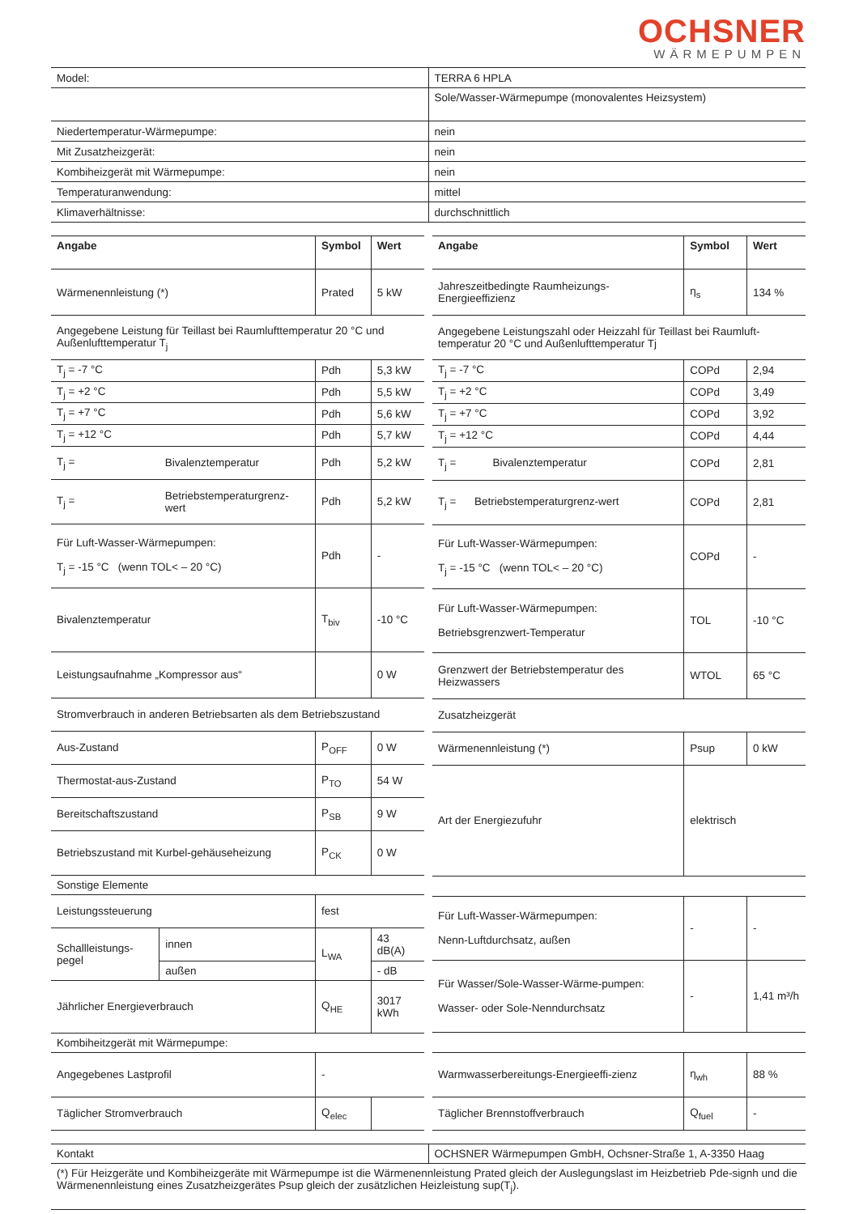OCHSNER
WÄRMEPUMPEN
| Model: | TERRA 6 HPLA |
| | Sole/Wasser-Wärmepumpe (monovalentes Heizsystem) |
| Niedertemperatur-Wärmepumpe: | nein |
| Mit Zusatzheizgerät: | nein |
| Kombiheizgerät mit Wärmepumpe: | nein |
| Temperaturanwendung: | mittel |
| Klimaverhältnisse: | durchschnittlich |
| Angabe | | Symbol | Wert |
| --- | --- | --- | --- |
| Wärmenennleistung (*) | | Prated | 5 kW |
| Angegebene Leistung für Teillast bei Raumlufttemperatur 20 °C und Außenlufttemperatur T<sub>j</sub> | | | |
| T<sub>j</sub> = -7 °C | | Pdh | 5,3 kW |
| T<sub>j</sub> = +2 °C | | Pdh | 5,5 kW |
| T<sub>j</sub> = +7 °C | | Pdh | 5,6 kW |
| T<sub>j</sub> = +12 °C | | Pdh | 5,7 kW |
| T<sub>j</sub> = | Bivalenztemperatur | Pdh | 5,2 kW |
| T<sub>j</sub> = | Betriebstemperaturgrenz-wert | Pdh | 5,2 kW |
| Für Luft-Wasser-Wärmepumpen: T<sub>j</sub> = -15 °C (wenn TOL< – 20 °C) | | Pdh | - |
| Bivalenztemperatur | | T<sub>biv</sub> | -10 °C |
| Leistungsaufnahme „Kompressor aus“ | | | 0 W |
| Stromverbrauch in anderen Betriebsarten als dem Betriebszustand | | | |
| Aus-Zustand | | P<sub>OFF</sub> | 0 W |
| Thermostat-aus-Zustand | | P<sub>TO</sub> | 54 W |
| Bereitschaftszustand | | P<sub>SB</sub> | 9 W |
| Betriebszustand mit Kurbel-gehäuseheizung | | P<sub>CK</sub> | 0 W |
| Sonstige Elemente | | | |
| Leistungssteuerung | | fest | |
| Schallleistungs-pegel | innen | L<sub>WA</sub> | 43 dB(A) |
| | außen | | - dB |
| Jährlicher Energieverbrauch | | Q<sub>HE</sub> | 3017 kWh |
| Kombiheitzgerät mit Wärmepumpe: | | | |
| Angegebenes Lastprofil | | - | |
| Täglicher Stromverbrauch | | Q<sub>elec</sub> | |
| Angabe | Symbol | Wert |
| --- | --- | --- |
| Jahreszeitbedingte Raumheizungs-Energieeffizienz | η<sub>s</sub> | 134 % |
| Angegebene Leistungszahl oder Heizzahl für Teillast bei Raumluft-temperatur 20 °C und Außenlufttemperatur Tj | | |
| T<sub>j</sub> = -7 °C | COPd | 2,94 |
| T<sub>j</sub> = +2 °C | COPd | 3,49 |
| T<sub>j</sub> = +7 °C | COPd | 3,92 |
| T<sub>j</sub> = +12 °C | COPd | 4,44 |
| T<sub>j</sub> = Bivalenztemperatur | COPd | 2,81 |
| T<sub>j</sub> = Betriebstemperaturgrenz-wert | COPd | 2,81 |
| Für Luft-Wasser-Wärmepumpen: T<sub>j</sub> = -15 °C (wenn TOL< – 20 °C) | COPd | - |
| Für Luft-Wasser-Wärmepumpen: Betriebsgrenzwert-Temperatur | TOL | -10 °C |
| Grenzwert der Betriebstemperatur des Heizwassers | WTOL | 65 °C |
| Zusatzheizgerät | | |
| Wärmenennleistung (*) | Psup | 0 kW |
| Art der Energiezufuhr | elektrisch | |
| Für Luft-Wasser-Wärmepumpen: Nenn-Luftdurchsatz, außen | - | - |
| Für Wasser/Sole-Wasser-Wärme-pumpen: Wasser- oder Sole-Nenndurchsatz | - | 1,41 m³/h |
| Warmwasserbereitungs-Energieeffi-zienz | η<sub>wh</sub> | 88 % |
| Täglicher Brennstoffverbrauch | Q<sub>fuel</sub> | - |
| Kontakt | OCHSNER Wärmepumpen GmbH, Ochsner-Straße 1, A-3350 Haag |
| (*) Für Heizgeräte und Kombiheizgeräte mit Wärmepumpe ist die Wärmenennleistung Prated gleich der Auslegungslast im Heizbetrieb Pde-signh und die Wärmenennleistung eines Zusatzheizgerätes Psup gleich der zusätzlichen Heizleistung sup(T<sub>j</sub>). | |